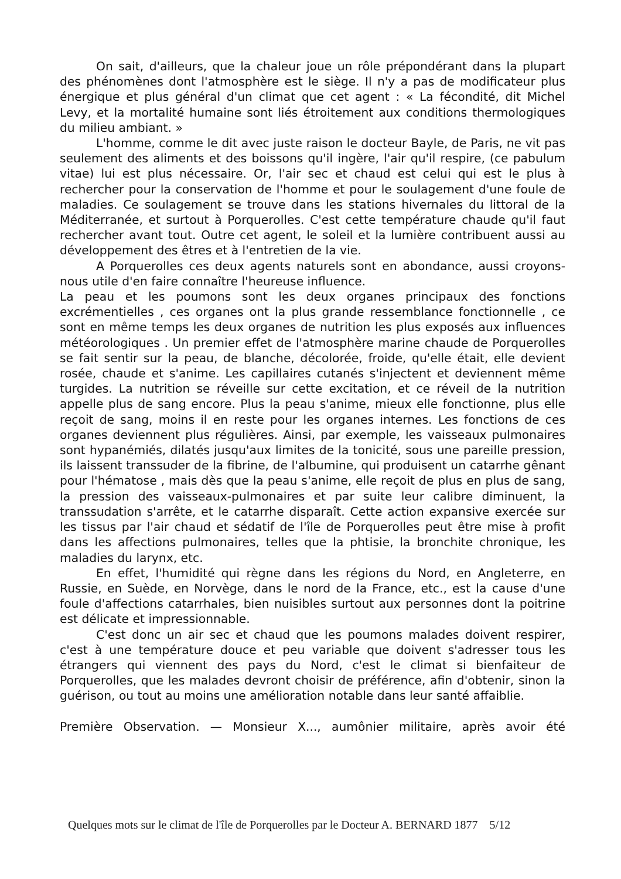On sait, d'ailleurs, que la chaleur joue un rôle prépondérant dans la plupart des phénomènes dont l'atmosphère est le siège. Il n'y a pas de modificateur plus énergique et plus général d'un climat que cet agent : « La fécondité, dit Michel Levy, et la mortalité humaine sont liés étroitement aux conditions thermologiques du milieu ambiant. »
L'homme, comme le dit avec juste raison le docteur Bayle, de Paris, ne vit pas seulement des aliments et des boissons qu'il ingère, l'air qu'il respire, (ce pabulum vitae) lui est plus nécessaire. Or, l'air sec et chaud est celui qui est le plus à rechercher pour la conservation de l'homme et pour le soulagement d'une foule de maladies. Ce soulagement se trouve dans les stations hivernales du littoral de la Méditerranée, et surtout à Porquerolles. C'est cette température chaude qu'il faut rechercher avant tout. Outre cet agent, le soleil et la lumière contribuent aussi au développement des êtres et à l'entretien de la vie.
A Porquerolles ces deux agents naturels sont en abondance, aussi croyons-nous utile d'en faire connaître l'heureuse influence.
La peau et les poumons sont les deux organes principaux des fonctions excrémentielles , ces organes ont la plus grande ressemblance fonctionnelle , ce sont en même temps les deux organes de nutrition les plus exposés aux influences météorologiques . Un premier effet de l'atmosphère marine chaude de Porquerolles se fait sentir sur la peau, de blanche, décolorée, froide, qu'elle était, elle devient rosée, chaude et s'anime. Les capillaires cutanés s'injectent et deviennent même turgides. La nutrition se réveille sur cette excitation, et ce réveil de la nutrition appelle plus de sang encore. Plus la peau s'anime, mieux elle fonctionne, plus elle reçoit de sang, moins il en reste pour les organes internes. Les fonctions de ces organes deviennent plus régulières. Ainsi, par exemple, les vaisseaux pulmonaires sont hypanémiés, dilatés jusqu'aux limites de la tonicité, sous une pareille pression, ils laissent transsuder de la fibrine, de l'albumine, qui produisent un catarrhe gênant pour l'hématose , mais dès que la peau s'anime, elle reçoit de plus en plus de sang, la pression des vaisseaux-pulmonaires et par suite leur calibre diminuent, la transsudation s'arrête, et le catarrhe disparaît. Cette action expansive exercée sur les tissus par l'air chaud et sédatif de l'île de Porquerolles peut être mise à profit dans les affections pulmonaires, telles que la phtisie, la bronchite chronique, les maladies du larynx, etc.
En effet, l'humidité qui règne dans les régions du Nord, en Angleterre, en Russie, en Suède, en Norvège, dans le nord de la France, etc., est la cause d'une foule d'affections catarrhales, bien nuisibles surtout aux personnes dont la poitrine est délicate et impressionnable.
C'est donc un air sec et chaud que les poumons malades doivent respirer, c'est à une température douce et peu variable que doivent s'adresser tous les étrangers qui viennent des pays du Nord, c'est le climat si bienfaiteur de Porquerolles, que les malades devront choisir de préférence, afin d'obtenir, sinon la guérison, ou tout au moins une amélioration notable dans leur santé affaiblie.
Première Observation. — Monsieur X..., aumônier militaire, après avoir été
Quelques mots sur le climat de l'île de Porquerolles par le Docteur A. BERNARD 1877 5/12